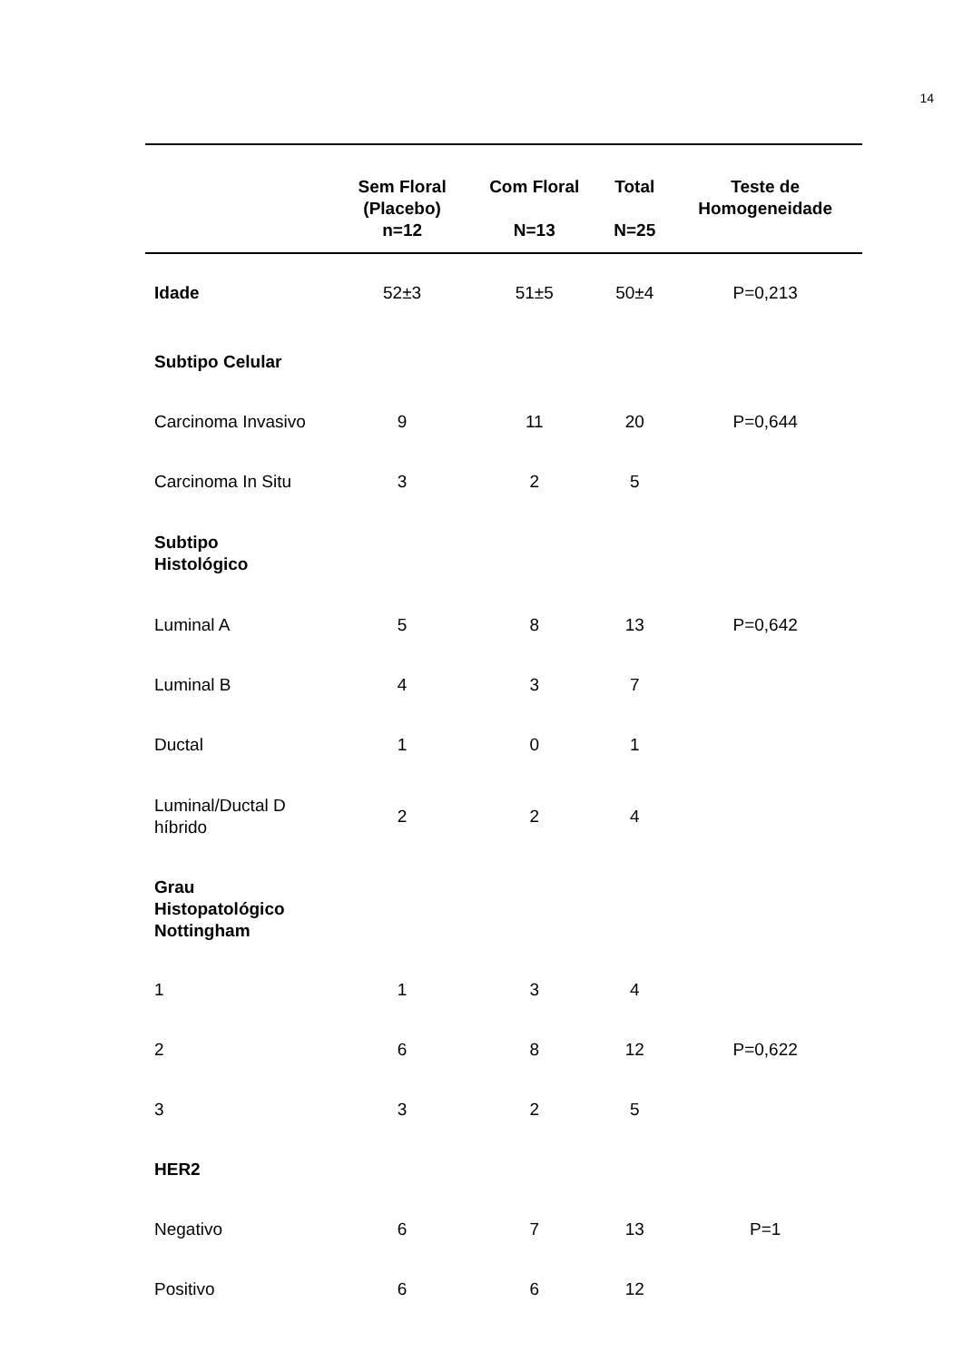14
| | Sem Floral (Placebo) n=12 | Com Floral N=13 | Total N=25 | Teste de Homogeneidade |
| --- | --- | --- | --- | --- |
| Idade | 52±3 | 51±5 | 50±4 | P=0,213 |
| Subtipo Celular | | | | |
| Carcinoma Invasivo | 9 | 11 | 20 | P=0,644 |
| Carcinoma In Situ | 3 | 2 | 5 | |
| Subtipo Histológico | | | | |
| Luminal A | 5 | 8 | 13 | P=0,642 |
| Luminal B | 4 | 3 | 7 | |
| Ductal | 1 | 0 | 1 | |
| Luminal/Ductal D híbrido | 2 | 2 | 4 | |
| Grau Histopatológico Nottingham | | | | |
| 1 | 1 | 3 | 4 | |
| 2 | 6 | 8 | 12 | P=0,622 |
| 3 | 3 | 2 | 5 | |
| HER2 | | | | |
| Negativo | 6 | 7 | 13 | P=1 |
| Positivo | 6 | 6 | 12 | |